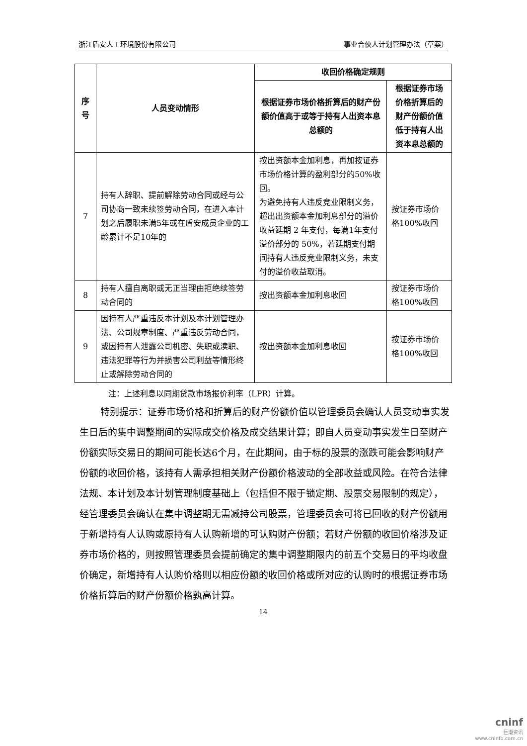浙江盾安人工环境股份有限公司 事业合伙人计划管理办法（草案）
| 序号 | 人员变动情形 | 收回价格确定规则 | |
| --- | --- | --- | --- |
| | | 根据证券市场价格折算后的财产份额价值高于或等于持有人出资本息总额的 | 根据证券市场价格折算后的财产份额价值低于持有人出资本息总额的 |
| 7 | 持有人辞职、提前解除劳动合同或经与公司协商一致未续签劳动合同，在进入本计划之后履职未满5年或在盾安成员企业的工龄累计不足10年的 | 按出资额本金加利息，再加按证券市场价格计算的盈利部分的50%收回。 为避免持有人违反竞业限制义务，超出出资额本金加利息部分的溢价收益延期 2 年支付，每满1年支付溢价部分的 50%，若延期支付期间持有人违反竞业限制义务，未支付的溢价收益取消。 | 按证券市场价格100%收回 |
| 8 | 持有人擅自离职或无正当理由拒绝续签劳动合同的 | 按出资额本金加利息收回 | 按证券市场价格100%收回 |
| 9 | 因持有人严重违反本计划及本计划管理办法、公司规章制度、严重违反劳动合同，或因持有人泄露公司机密、失职或渎职、违法犯罪等行为并损害公司利益等情形终止或解除劳动合同的 | 按出资额本金加利息收回 | 按证券市场价格100%收回 |
注：上述利息以同期贷款市场报价利率（LPR）计算。
特别提示：证券市场价格和折算后的财产份额价值以管理委员会确认人员变动事实发生日后的集中调整期间的实际成交价格及成交结果计算；即自人员变动事实发生日至财产份额实际交易日的期间可能长达6个月，在此期间，由于标的股票的涨跌可能会影响财产份额的收回价格，该持有人需承担相关财产份额价格波动的全部收益或风险。在符合法律法规、本计划及本计划管理制度基础上（包括但不限于锁定期、股票交易限制的规定），经管理委员会确认在集中调整期无需减持公司股票，管理委员会可将已回收的财产份额用于新增持有人认购或原持有人认购新增的可认购财产份额；若财产份额的收回价格涉及证券市场价格的，则按照管理委员会提前确定的集中调整期限内的前五个交易日的平均收盘价确定，新增持有人认购价格则以相应份额的收回价格或所对应的认购时的根据证券市场价格折算后的财产份额价格孰高计算。
14
cninf
巨潮资讯
www.cninfo.com.cn